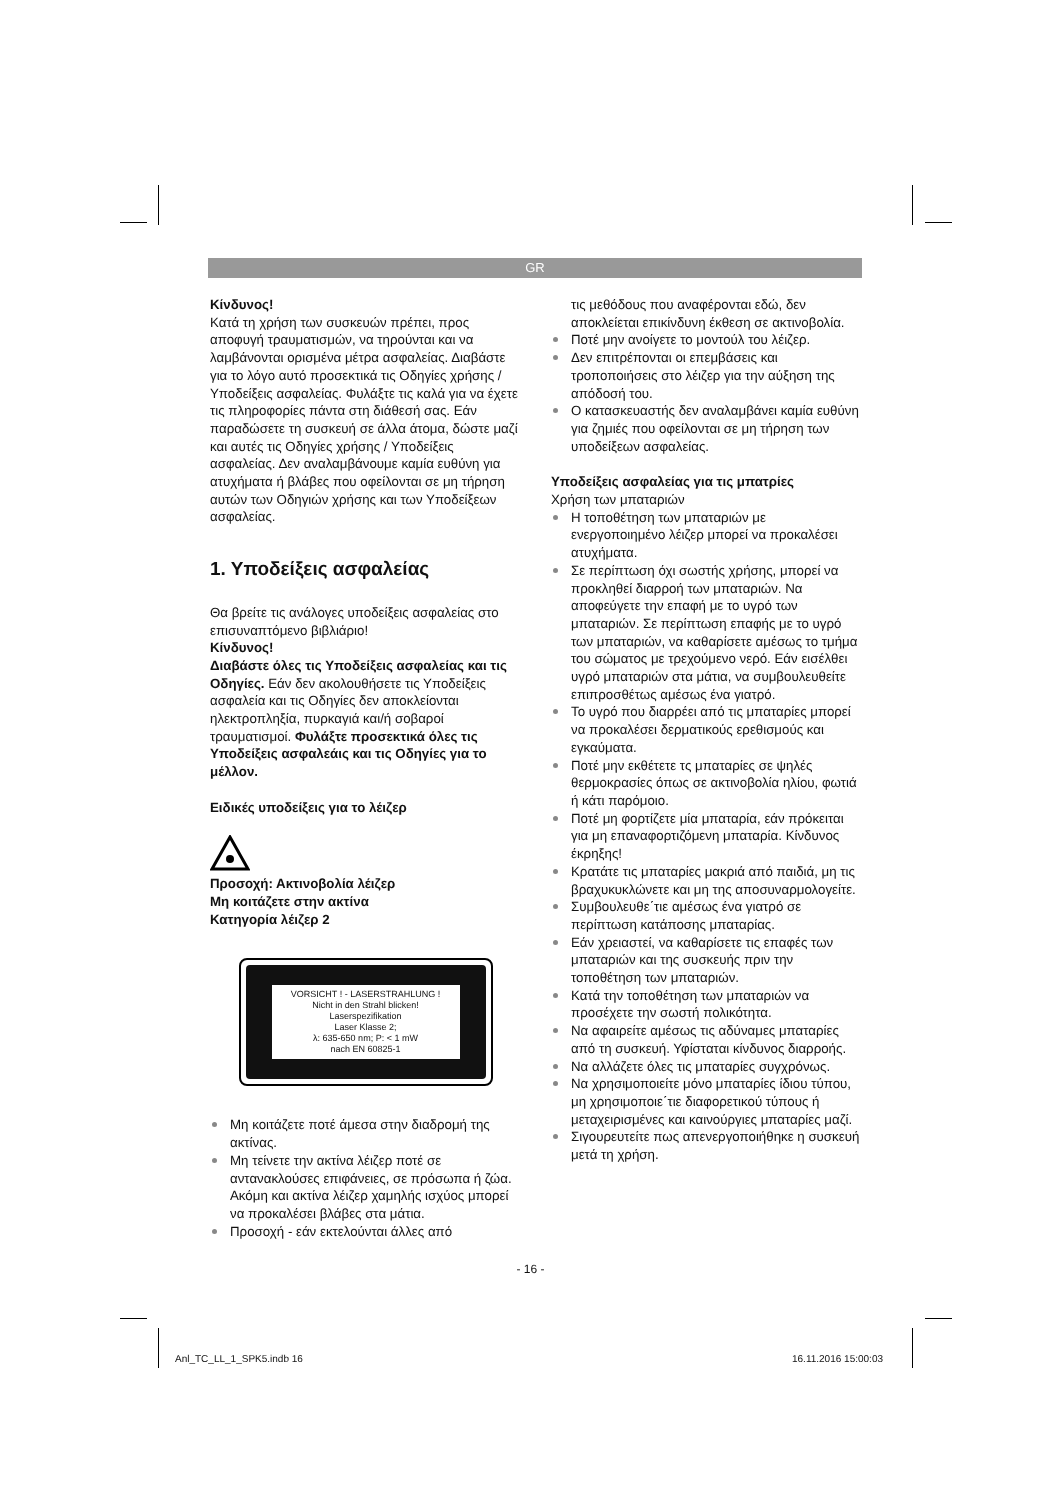GR
Κίνδυνος!
Κατά τη χρήση των συσκευών πρέπει, προς αποφυγή τραυματισμών, να τηρούνται και να λαμβάνονται ορισμένα μέτρα ασφαλείας. Διαβάστε για το λόγο αυτό προσεκτικά τις Οδηγίες χρήσης / Υποδείξεις ασφαλείας. Φυλάξτε τις καλά για να έχετε τις πληροφορίες πάντα στη διάθεσή σας. Εάν παραδώσετε τη συσκευή σε άλλα άτομα, δώστε μαζί και αυτές τις Οδηγίες χρήσης / Υποδείξεις ασφαλείας. Δεν αναλαμβάνουμε καμία ευθύνη για ατυχήματα ή βλάβες που οφείλονται σε μη τήρηση αυτών των Οδηγιών χρήσης και των Υποδείξεων ασφαλείας.
1. Υποδείξεις ασφαλείας
Θα βρείτε τις ανάλογες υποδείξεις ασφαλείας στο επισυναπτόμενο βιβλιάριο!
Κίνδυνος!
Διαβάστε όλες τις Υποδείξεις ασφαλείας και τις Οδηγίες. Εάν δεν ακολουθήσετε τις Υποδείξεις ασφαλεία και τις Οδηγίες δεν αποκλείονται ηλεκτροπληξία, πυρκαγιά και/ή σοβαροί τραυματισμοί. Φυλάξτε προσεκτικά όλες τις Υποδείξεις ασφαλεάις και τις Οδηγίες για το μέλλον.
Ειδικές υποδείξεις για το λέιζερ
Προσοχή: Ακτινοβολία λέιζερ
Μη κοιτάζετε στην ακτίνα
Κατηγορία λέιζερ 2
VORSICHT ! - LASERSTRAHLUNG !
Nicht in den Strahl blicken!
Laserspezifikation
Laser Klasse 2;
λ: 635-650 nm; P: < 1 mW
nach EN 60825-1
Μη κοιτάζετε ποτέ άμεσα στην διαδρομή της ακτίνας.
Μη τείνετε την ακτίνα λέιζερ ποτέ σε αντανακλούσες επιφάνειες, σε πρόσωπα ή ζώα. Ακόμη και ακτίνα λέιζερ χαμηλής ισχύος μπορεί να προκαλέσει βλάβες στα μάτια.
Προσοχή - εάν εκτελούνται άλλες από
τις μεθόδους που αναφέρονται εδώ, δεν αποκλείεται επικίνδυνη έκθεση σε ακτινοβολία.
Ποτέ μην ανοίγετε το μοντούλ του λέιζερ.
Δεν επιτρέπονται οι επεμβάσεις και τροποποιήσεις στο λέιζερ για την αύξηση της απόδοσή του.
Ο κατασκευαστής δεν αναλαμβάνει καμία ευθύνη για ζημιές που οφείλονται σε μη τήρηση των υποδείξεων ασφαλείας.
Υποδείξεις ασφαλείας για τις μπατρίες
Χρήση των μπαταριών
Η τοποθέτηση των μπαταριών με ενεργοποιημένο λέιζερ μπορεί να προκαλέσει ατυχήματα.
Σε περίπτωση όχι σωστής χρήσης, μπορεί να προκληθεί διαρροή των μπαταριών. Να αποφεύγετε την επαφή με το υγρό των μπαταριών. Σε περίπτωση επαφής με το υγρό των μπαταριών, να καθαρίσετε αμέσως το τμήμα του σώματος με τρεχούμενο νερό. Εάν εισέλθει υγρό μπαταριών στα μάτια, να συμβουλευθείτε επιπροσθέτως αμέσως ένα γιατρό.
Το υγρό που διαρρέει από τις μπαταρίες μπορεί να προκαλέσει δερματικούς ερεθισμούς και εγκαύματα.
Ποτέ μην εκθέτετε τς μπαταρίες σε ψηλές θερμοκρασίες όπως σε ακτινοβολία ηλίου, φωτιά ή κάτι παρόμοιο.
Ποτέ μη φορτίζετε μία μπαταρία, εάν πρόκειται για μη επαναφορτιζόμενη μπαταρία. Κίνδυνος έκρηξης!
Κρατάτε τις μπαταρίες μακριά από παιδιά, μη τις βραχυκυκλώνετε και μη της αποσυναρμολογείτε.
Συμβουλευθε΄τιε αμέσως ένα γιατρό σε περίπτωση κατάποσης μπαταρίας.
Εάν χρειαστεί, να καθαρίσετε τις επαφές των μπαταριών και της συσκευής πριν την τοποθέτηση των μπαταριών.
Κατά την τοποθέτηση των μπαταριών να προσέχετε την σωστή πολικότητα.
Να αφαιρείτε αμέσως τις αδύναμες μπαταρίες από τη συσκευή. Υφίσταται κίνδυνος διαρροής.
Να αλλάζετε όλες τις μπαταρίες συγχρόνως.
Να χρησιμοποιείτε μόνο μπαταρίες ίδιου τύπου, μη χρησιμοποιε΄τιε διαφορετικού τύπους ή μεταχειρισμένες και καινούργιες μπαταρίες μαζί.
Σιγουρευτείτε πως απενεργοποιήθηκε η συσκευή μετά τη χρήση.
- 16 -
Anl_TC_LL_1_SPK5.indb 16 16.11.2016 15:00:03